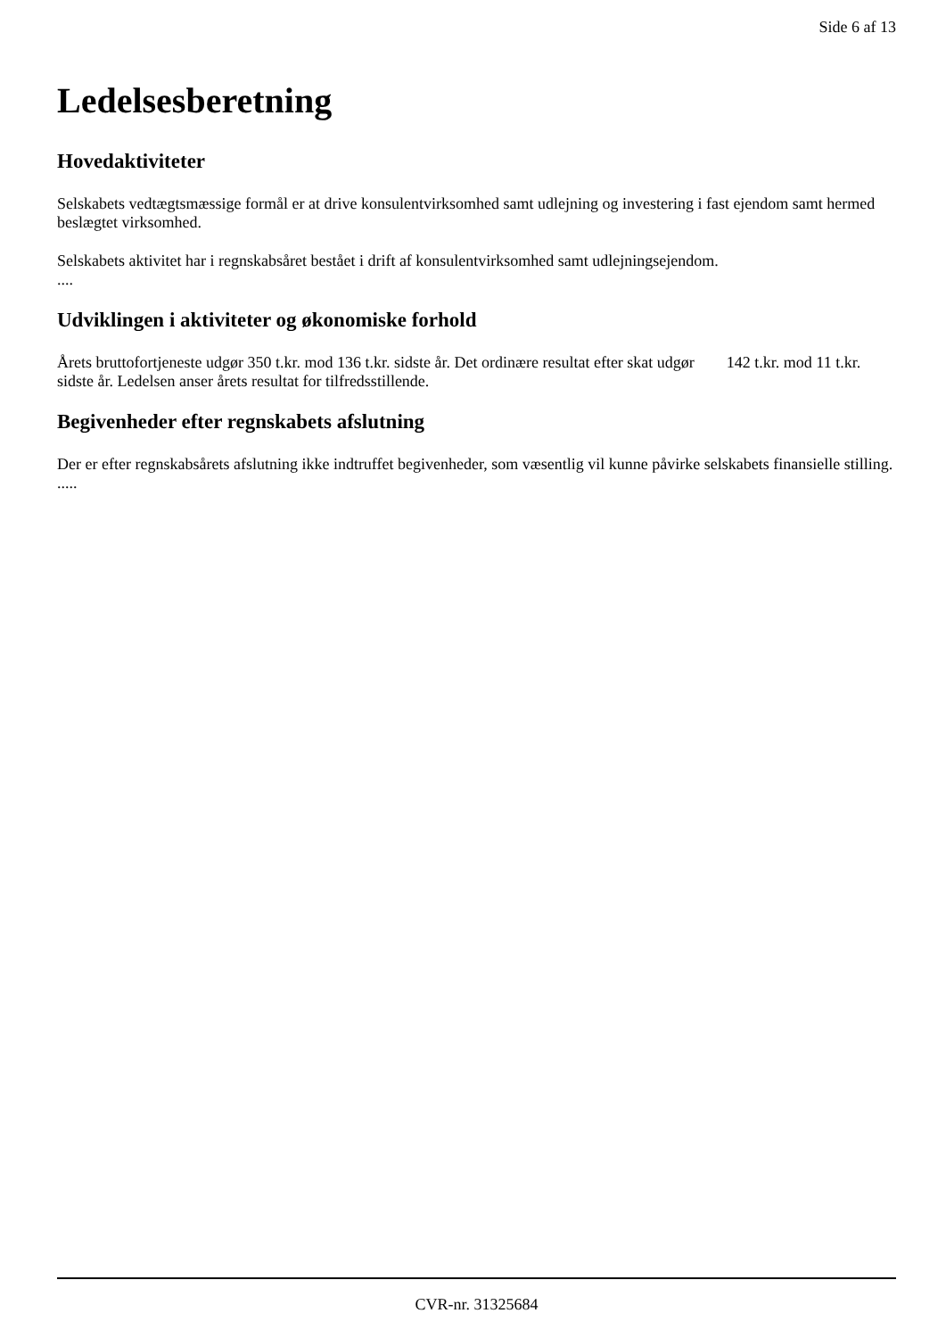Side 6 af 13
Ledelsesberetning
Hovedaktiviteter
Selskabets vedtægtsmæssige formål er at drive konsulentvirksomhed samt udlejning og investering i fast ejendom samt hermed beslægtet virksomhed.
Selskabets aktivitet har i regnskabsåret bestået i drift af konsulentvirksomhed samt udlejningsejendom.
....
Udviklingen i aktiviteter og økonomiske forhold
Årets bruttofortjeneste udgør 350 t.kr. mod 136 t.kr. sidste år. Det ordinære resultat efter skat udgør 142 t.kr. mod 11 t.kr. sidste år. Ledelsen anser årets resultat for tilfredsstillende.
Begivenheder efter regnskabets afslutning
Der er efter regnskabsårets afslutning ikke indtruffet begivenheder, som væsentlig vil kunne påvirke selskabets finansielle stilling.
.....
CVR-nr. 31325684